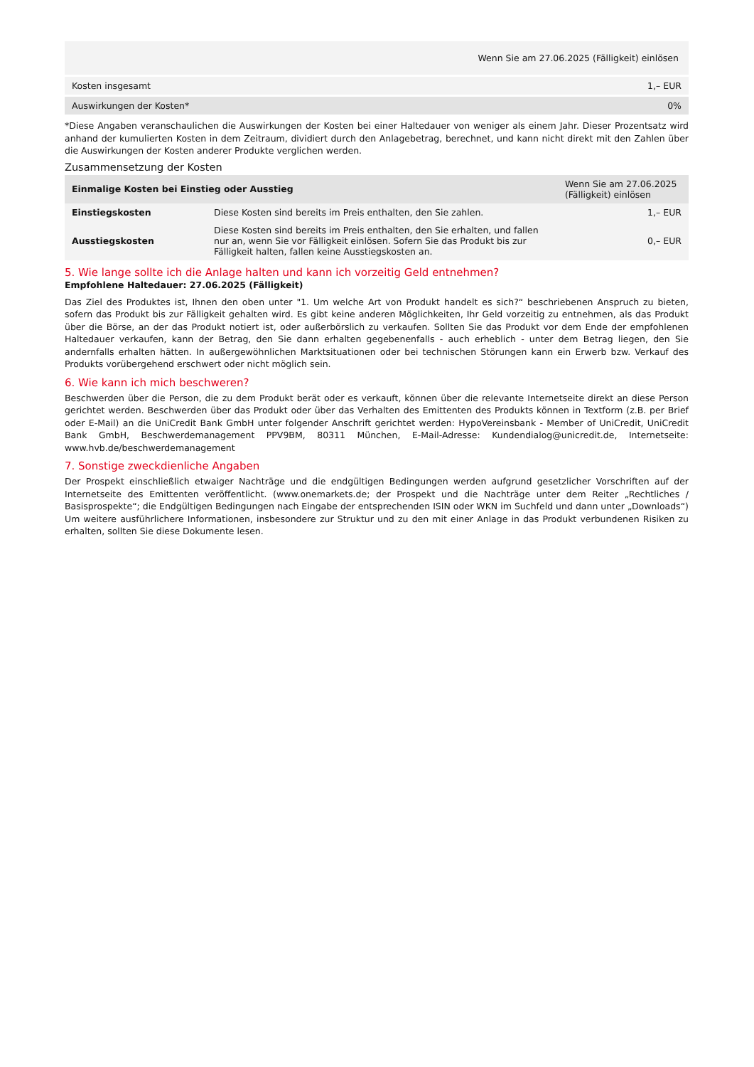| Wenn Sie am 27.06.2025 (Fälligkeit) einlösen | |
| --- | --- |
| Kosten insgesamt | 1,– EUR |
| Auswirkungen der Kosten* | 0% |
*Diese Angaben veranschaulichen die Auswirkungen der Kosten bei einer Haltedauer von weniger als einem Jahr. Dieser Prozentsatz wird anhand der kumulierten Kosten in dem Zeitraum, dividiert durch den Anlagebetrag, berechnet, und kann nicht direkt mit den Zahlen über die Auswirkungen der Kosten anderer Produkte verglichen werden.
Zusammensetzung der Kosten
| Einmalige Kosten bei Einstieg oder Ausstieg | | Wenn Sie am 27.06.2025 (Fälligkeit) einlösen |
| --- | --- | --- |
| Einstiegskosten | Diese Kosten sind bereits im Preis enthalten, den Sie zahlen. | 1,– EUR |
| Ausstiegskosten | Diese Kosten sind bereits im Preis enthalten, den Sie erhalten, und fallen nur an, wenn Sie vor Fälligkeit einlösen. Sofern Sie das Produkt bis zur Fälligkeit halten, fallen keine Ausstiegskosten an. | 0,– EUR |
5. Wie lange sollte ich die Anlage halten und kann ich vorzeitig Geld entnehmen?
Empfohlene Haltedauer: 27.06.2025 (Fälligkeit)
Das Ziel des Produktes ist, Ihnen den oben unter "1. Um welche Art von Produkt handelt es sich?“ beschriebenen Anspruch zu bieten, sofern das Produkt bis zur Fälligkeit gehalten wird. Es gibt keine anderen Möglichkeiten, Ihr Geld vorzeitig zu entnehmen, als das Produkt über die Börse, an der das Produkt notiert ist, oder außerbörslich zu verkaufen. Sollten Sie das Produkt vor dem Ende der empfohlenen Haltedauer verkaufen, kann der Betrag, den Sie dann erhalten gegebenenfalls - auch erheblich - unter dem Betrag liegen, den Sie andernfalls erhalten hätten. In außergewöhnlichen Marktsituationen oder bei technischen Störungen kann ein Erwerb bzw. Verkauf des Produkts vorübergehend erschwert oder nicht möglich sein.
6. Wie kann ich mich beschweren?
Beschwerden über die Person, die zu dem Produkt berät oder es verkauft, können über die relevante Internetseite direkt an diese Person gerichtet werden. Beschwerden über das Produkt oder über das Verhalten des Emittenten des Produkts können in Textform (z.B. per Brief oder E-Mail) an die UniCredit Bank GmbH unter folgender Anschrift gerichtet werden: HypoVereinsbank - Member of UniCredit, UniCredit Bank GmbH, Beschwerdemanagement PPV9BM, 80311 München, E-Mail-Adresse: Kundendialog@unicredit.de, Internetseite: www.hvb.de/beschwerdemanagement
7. Sonstige zweckdienliche Angaben
Der Prospekt einschließlich etwaiger Nachträge und die endgültigen Bedingungen werden aufgrund gesetzlicher Vorschriften auf der Internetseite des Emittenten veröffentlicht. (www.onemarkets.de; der Prospekt und die Nachträge unter dem Reiter „Rechtliches / Basisprospekte“; die Endgültigen Bedingungen nach Eingabe der entsprechenden ISIN oder WKN im Suchfeld und dann unter „Downloads“) Um weitere ausführlichere Informationen, insbesondere zur Struktur und zu den mit einer Anlage in das Produkt verbundenen Risiken zu erhalten, sollten Sie diese Dokumente lesen.